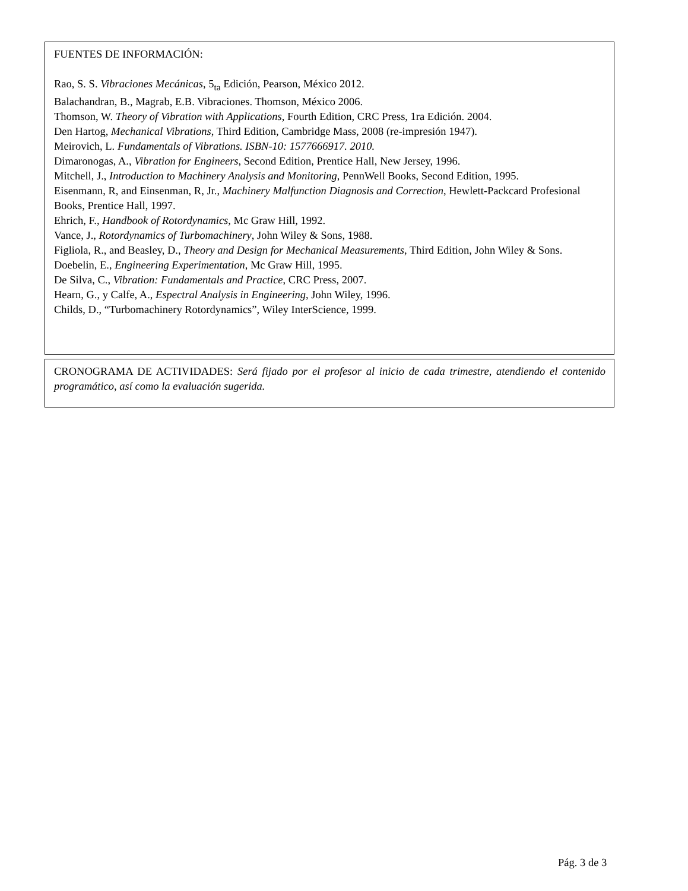FUENTES DE INFORMACIÓN:
Rao, S. S. Vibraciones Mecánicas, 5<sub>ta</sub> Edición, Pearson, México 2012.
Balachandran, B., Magrab, E.B. Vibraciones. Thomson, México 2006.
Thomson, W. Theory of Vibration with Applications, Fourth Edition, CRC Press, 1ra Edición. 2004.
Den Hartog, Mechanical Vibrations, Third Edition, Cambridge Mass, 2008 (re-impresión 1947).
Meirovich, L. Fundamentals of Vibrations. ISBN-10: 1577666917. 2010.
Dimaronogas, A., Vibration for Engineers, Second Edition, Prentice Hall, New Jersey, 1996.
Mitchell, J., Introduction to Machinery Analysis and Monitoring, PennWell Books, Second Edition, 1995.
Eisenmann, R, and Einsenman, R, Jr., Machinery Malfunction Diagnosis and Correction, Hewlett-Packcard Profesional Books, Prentice Hall, 1997.
Ehrich, F., Handbook of Rotordynamics, Mc Graw Hill, 1992.
Vance, J., Rotordynamics of Turbomachinery, John Wiley & Sons, 1988.
Figliola, R., and Beasley, D., Theory and Design for Mechanical Measurements, Third Edition, John Wiley & Sons.
Doebelin, E., Engineering Experimentation, Mc Graw Hill, 1995.
De Silva, C., Vibration: Fundamentals and Practice, CRC Press, 2007.
Hearn, G., y Calfe, A., Espectral Analysis in Engineering, John Wiley, 1996.
Childs, D., “Turbomachinery Rotordynamics”, Wiley InterScience, 1999.
CRONOGRAMA DE ACTIVIDADES: Será fijado por el profesor al inicio de cada trimestre, atendiendo el contenido programático, así como la evaluación sugerida.
Pág. 3 de 3